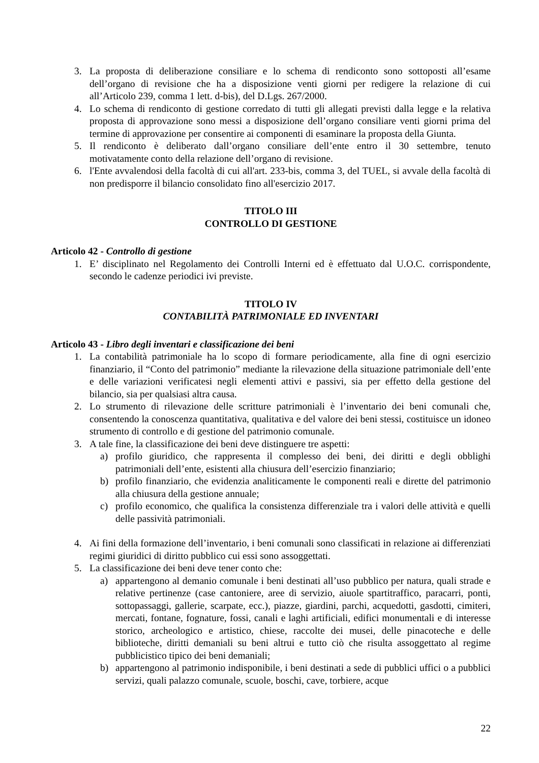3. La proposta di deliberazione consiliare e lo schema di rendiconto sono sottoposti all’esame dell’organo di revisione che ha a disposizione venti giorni per redigere la relazione di cui all’Articolo 239, comma 1 lett. d-bis), del D.Lgs. 267/2000.
4. Lo schema di rendiconto di gestione corredato di tutti gli allegati previsti dalla legge e la relativa proposta di approvazione sono messi a disposizione dell’organo consiliare venti giorni prima del termine di approvazione per consentire ai componenti di esaminare la proposta della Giunta.
5. Il rendiconto è deliberato dall’organo consiliare dell’ente entro il 30 settembre, tenuto motivatamente conto della relazione dell’organo di revisione.
6. l'Ente avvalendosi della facoltà di cui all'art. 233-bis, comma 3, del TUEL, si avvale della facoltà di non predisporre il bilancio consolidato fino all'esercizio 2017.
TITOLO III
CONTROLLO DI GESTIONE
Articolo 42 - Controllo di gestione
1. E’ disciplinato nel Regolamento dei Controlli Interni ed è effettuato dal U.O.C. corrispondente, secondo le cadenze periodici ivi previste.
TITOLO IV
CONTABILITÀ PATRIMONIALE ED INVENTARI
Articolo 43 - Libro degli inventari e classificazione dei beni
1. La contabilità patrimoniale ha lo scopo di formare periodicamente, alla fine di ogni esercizio finanziario, il “Conto del patrimonio” mediante la rilevazione della situazione patrimoniale dell’ente e delle variazioni verificatesi negli elementi attivi e passivi, sia per effetto della gestione del bilancio, sia per qualsiasi altra causa.
2. Lo strumento di rilevazione delle scritture patrimoniali è l’inventario dei beni comunali che, consentendo la conoscenza quantitativa, qualitativa e del valore dei beni stessi, costituisce un idoneo strumento di controllo e di gestione del patrimonio comunale.
3. A tale fine, la classificazione dei beni deve distinguere tre aspetti:
a) profilo giuridico, che rappresenta il complesso dei beni, dei diritti e degli obblighi patrimoniali dell’ente, esistenti alla chiusura dell’esercizio finanziario;
b) profilo finanziario, che evidenzia analiticamente le componenti reali e dirette del patrimonio alla chiusura della gestione annuale;
c) profilo economico, che qualifica la consistenza differenziale tra i valori delle attività e quelli delle passività patrimoniali.
4. Ai fini della formazione dell’inventario, i beni comunali sono classificati in relazione ai differenziati regimi giuridici di diritto pubblico cui essi sono assoggettati.
5. La classificazione dei beni deve tener conto che:
a) appartengono al demanio comunale i beni destinati all’uso pubblico per natura, quali strade e relative pertinenze (case cantoniere, aree di servizio, aiuole spartitraffico, paracarri, ponti, sottopassaggi, gallerie, scarpate, ecc.), piazze, giardini, parchi, acquedotti, gasdotti, cimiteri, mercati, fontane, fognature, fossi, canali e laghi artificiali, edifici monumentali e di interesse storico, archeologico e artistico, chiese, raccolte dei musei, delle pinacoteche e delle biblioteche, diritti demaniali su beni altrui e tutto ciò che risulta assoggettato al regime pubblicistico tipico dei beni demaniali;
b) appartengono al patrimonio indisponibile, i beni destinati a sede di pubblici uffici o a pubblici servizi, quali palazzo comunale, scuole, boschi, cave, torbiere, acque
22